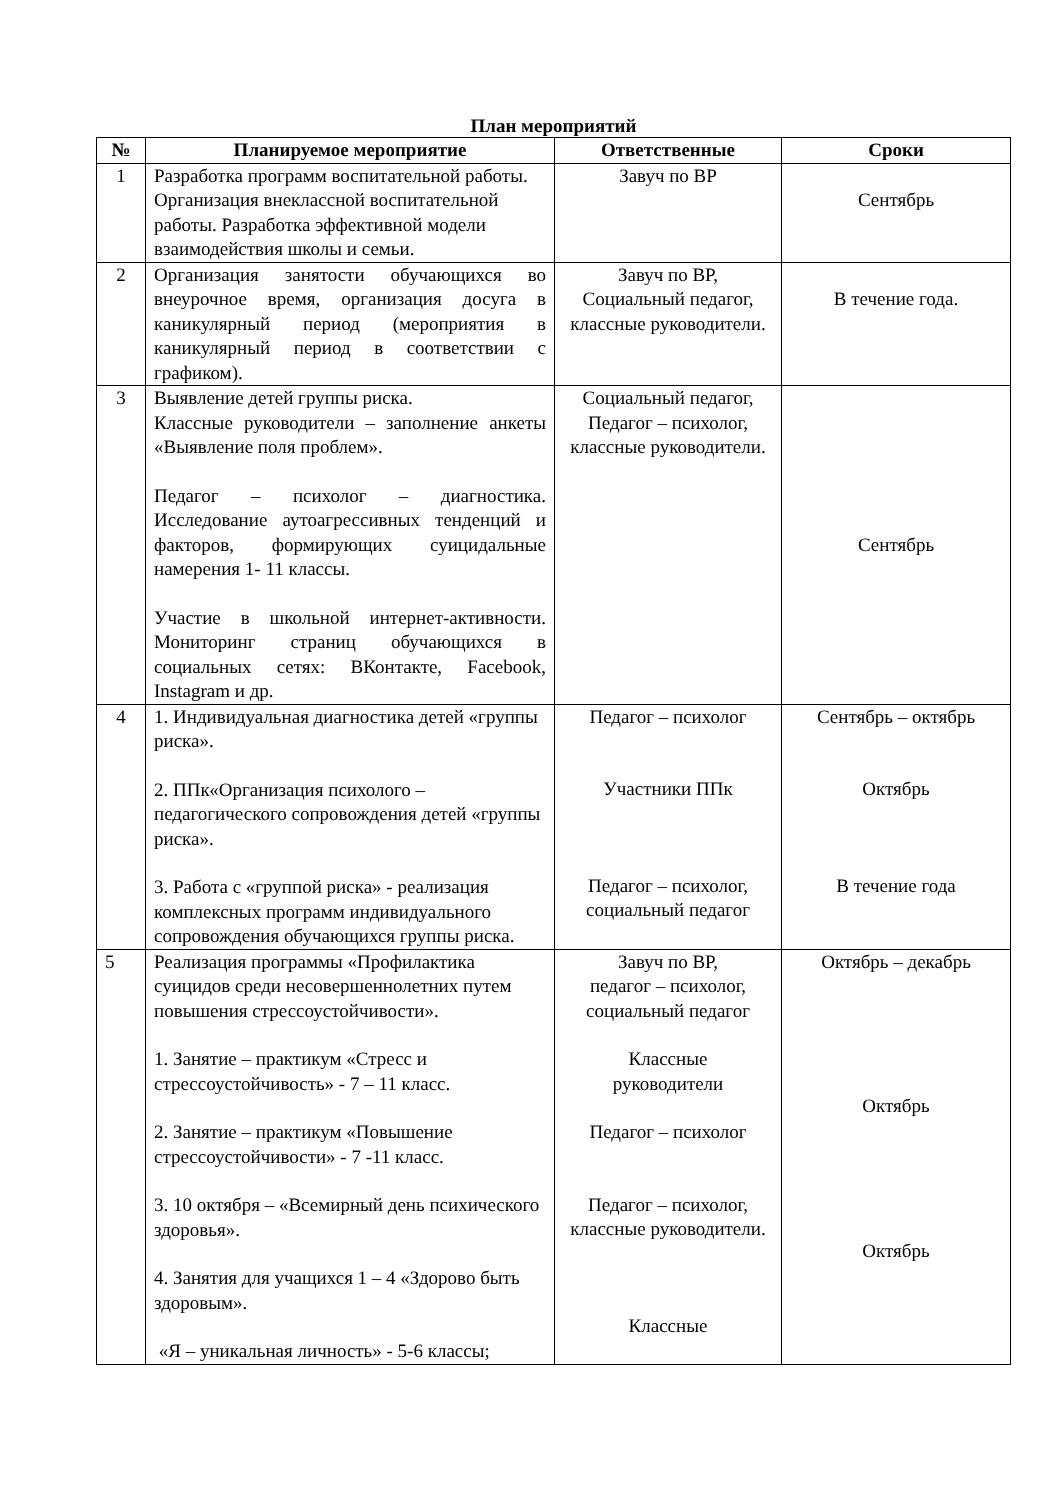План мероприятий
| № | Планируемое мероприятие | Ответственные | Сроки |
| --- | --- | --- | --- |
| 1 | Разработка программ воспитательной работы. Организация внеклассной воспитательной работы. Разработка эффективной модели взаимодействия школы и семьи. | Завуч по ВР | Сентябрь |
| 2 | Организация занятости обучающихся во внеурочное время, организация досуга в каникулярный период (мероприятия в каникулярный период в соответствии с графиком). | Завуч по ВР, Социальный педагог, классные руководители. | В течение года. |
| 3 | Выявление детей группы риска. Классные руководители – заполнение анкеты «Выявление поля проблем». Педагог – психолог – диагностика. Исследование аутоагрессивных тенденций и факторов, формирующих суицидальные намерения 1- 11 классы. Участие в школьной интернет-активности. Мониторинг страниц обучающихся в социальных сетях: ВКонтакте, Facebook, Instagram и др. | Социальный педагог, Педагог – психолог, классные руководители. | Сентябрь |
| 4 | 1. Индивидуальная диагностика детей «группы риска». 2. ППк«Организация психолого – педагогического сопровождения детей «группы риска». 3. Работа с «группой риска» - реализация комплексных программ индивидуального сопровождения обучающихся группы риска. | Педагог – психолог Участники ППк Педагог – психолог, социальный педагог | Сентябрь – октябрь Октябрь В течение года |
| 5 | Реализация программы «Профилактика суицидов среди несовершеннолетних путем повышения стрессоустойчивости». 1. Занятие – практикум «Стресс и стрессоустойчивость» - 7 – 11 класс. 2. Занятие – практикум «Повышение стрессоустойчивости» - 7 -11 класс. 3. 10 октября – «Всемирный день психического здоровья». 4. Занятия для учащихся 1 – 4 «Здорово быть здоровым». «Я – уникальная личность» - 5-6 классы; | Завуч по ВР, педагог – психолог, социальный педагог Классные руководители Педагог – психолог Педагог – психолог, классные руководители. Классные | Октябрь – декабрь Октябрь Октябрь |